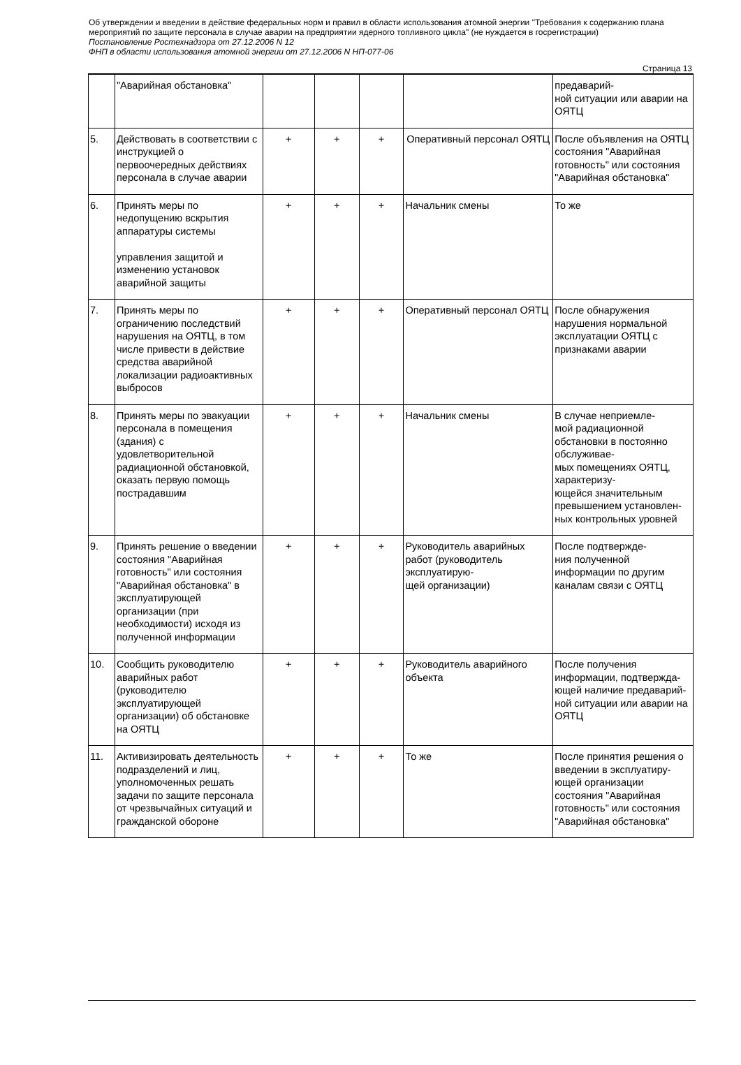Об утверждении и введении в действие федеральных норм и правил в области использования атомной энергии "Требования к содержанию плана мероприятий по защите персонала в случае аварии на предприятии ядерного топливного цикла" (не нуждается в госрегистрации)
Постановление Ростехнадзора от 27.12.2006 N 12
ФНП в области использования атомной энергии от 27.12.2006 N НП-077-06
Страница 13
| | "Аварийная обстановка" | | | | | предаварий- ной ситуации или аварии на ОЯТЦ |
| 5. | Действовать в соответствии с инструкцией о первоочередных действиях персонала в случае аварии | + | + | + | Оперативный персонал ОЯТЦ | После объявления на ОЯТЦ состояния "Аварийная готовность" или состояния "Аварийная обстановка" |
| 6. | Принять меры по недопущению вскрытия аппаратуры системы управления защитой и изменению установок аварийной защиты | + | + | + | Начальник смены | То же |
| 7. | Принять меры по ограничению последствий нарушения на ОЯТЦ, в том числе привести в действие средства аварийной локализации радиоактивных выбросов | + | + | + | Оперативный персонал ОЯТЦ | После обнаружения нарушения нормальной эксплуатации ОЯТЦ с признаками аварии |
| 8. | Принять меры по эвакуации персонала в помещения (здания) с удовлетворительной радиационной обстановкой, оказать первую помощь пострадавшим | + | + | + | Начальник смены | В случае неприемле- мой радиационной обстановки в постоянно обслуживае- мых помещениях ОЯТЦ, характеризу- ющейся значительным превышением установлен- ных контрольных уровней |
| 9. | Принять решение о введении состояния "Аварийная готовность" или состояния "Аварийная обстановка" в эксплуатирующей организации (при необходимости) исходя из полученной информации | + | + | + | Руководитель аварийных работ (руководитель эксплуатирую- щей организации) | После подтвержде- ния полученной информации по другим каналам связи с ОЯТЦ |
| 10. | Сообщить руководителю аварийных работ (руководителю эксплуатирующей организации) об обстановке на ОЯТЦ | + | + | + | Руководитель аварийного объекта | После получения информации, подтвержда- ющей наличие предаварий- ной ситуации или аварии на ОЯТЦ |
| 11. | Активизировать деятельность подразделений и лиц, уполномоченных решать задачи по защите персонала от чрезвычайных ситуаций и гражданской обороне | + | + | + | То же | После принятия решения о введении в эксплуатиру- ющей организации состояния "Аварийная готовность" или состояния "Аварийная обстановка" |